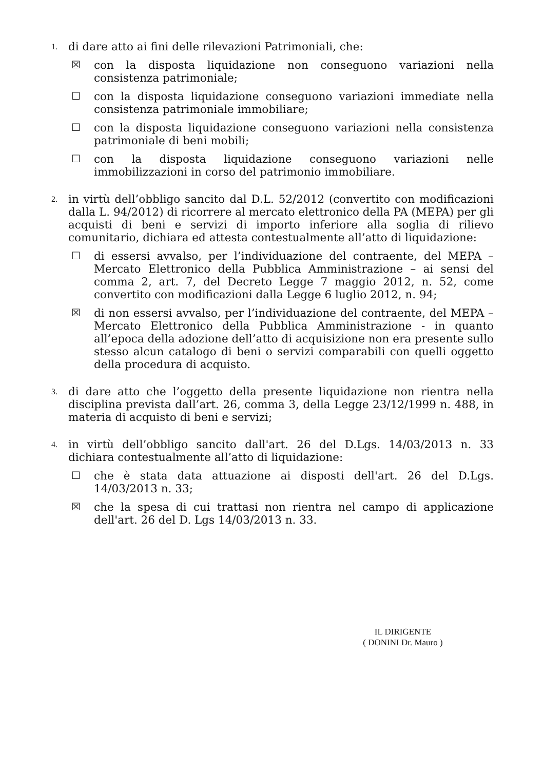1.
di dare atto ai fini delle rilevazioni Patrimoniali, che:
☒ con la disposta liquidazione non conseguono variazioni nella consistenza patrimoniale;
☐ con la disposta liquidazione conseguono variazioni immediate nella consistenza patrimoniale immobiliare;
☐ con la disposta liquidazione conseguono variazioni nella consistenza patrimoniale di beni mobili;
☐ con la disposta liquidazione conseguono variazioni nelle immobilizzazioni in corso del patrimonio immobiliare.
2.
in virtù dell’obbligo sancito dal D.L. 52/2012 (convertito con modificazioni dalla L. 94/2012) di ricorrere al mercato elettronico della PA (MEPA) per gli acquisti di beni e servizi di importo inferiore alla soglia di rilievo comunitario, dichiara ed attesta contestualmente all’atto di liquidazione:
☐ di essersi avvalso, per l’individuazione del contraente, del MEPA – Mercato Elettronico della Pubblica Amministrazione – ai sensi del comma 2, art. 7, del Decreto Legge 7 maggio 2012, n. 52, come convertito con modificazioni dalla Legge 6 luglio 2012, n. 94;
☒ di non essersi avvalso, per l’individuazione del contraente, del MEPA – Mercato Elettronico della Pubblica Amministrazione - in quanto all’epoca della adozione dell’atto di acquisizione non era presente sullo stesso alcun catalogo di beni o servizi comparabili con quelli oggetto della procedura di acquisto.
3.
di dare atto che l’oggetto della presente liquidazione non rientra nella disciplina prevista dall’art. 26, comma 3, della Legge 23/12/1999 n. 488, in materia di acquisto di beni e servizi;
4.
in virtù dell’obbligo sancito dall'art. 26 del D.Lgs. 14/03/2013 n. 33 dichiara contestualmente all’atto di liquidazione:
☐ che è stata data attuazione ai disposti dell'art. 26 del D.Lgs. 14/03/2013 n. 33;
☒ che la spesa di cui trattasi non rientra nel campo di applicazione dell'art. 26 del D. Lgs 14/03/2013 n. 33.
IL DIRIGENTE
( DONINI Dr. Mauro )